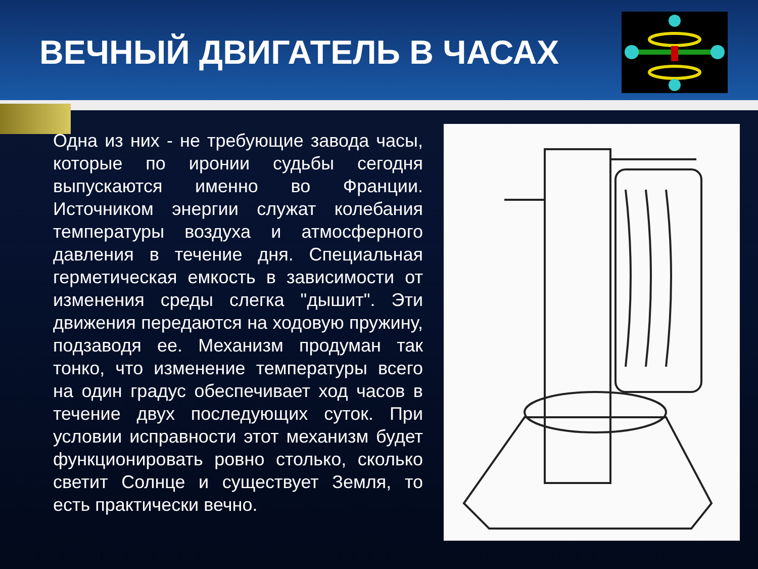ВЕЧНЫЙ ДВИГАТЕЛЬ В ЧАСАХ
Одна из них - не требующие завода часы, которые по иронии судьбы сегодня выпускаются именно во Франции. Источником энергии служат колебания температуры воздуха и атмосферного давления в течение дня. Специальная герметическая емкость в зависимости от изменения среды слегка "дышит". Эти движения передаются на ходовую пружину, подзаводя ее. Механизм продуман так тонко, что изменение температуры всего на один градус обеспечивает ход часов в течение двух последующих суток. При условии исправности этот механизм будет функционировать ровно столько, сколько светит Солнце и существует Земля, то есть практически вечно.